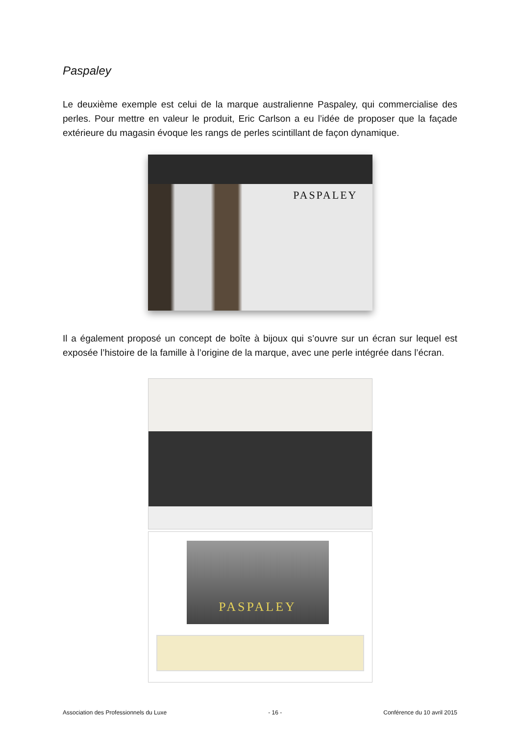Paspaley
Le deuxième exemple est celui de la marque australienne Paspaley, qui commercialise des perles. Pour mettre en valeur le produit, Eric Carlson a eu l’idée de proposer que la façade extérieure du magasin évoque les rangs de perles scintillant de façon dynamique.
PASPALEY
Il a également proposé un concept de boîte à bijoux qui s’ouvre sur un écran sur lequel est exposée l’histoire de la famille à l’origine de la marque, avec une perle intégrée dans l’écran.
PASPALEY
Association des Professionnels du Luxe - 16 - Conférence du 10 avril 2015